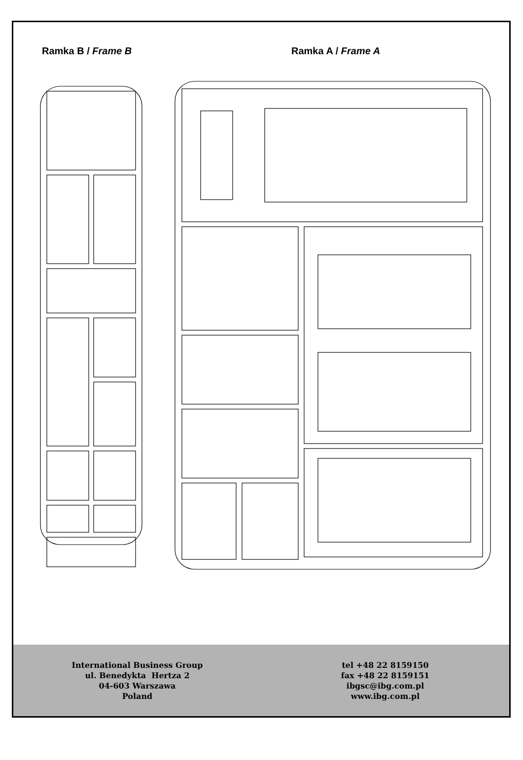Ramka B / Frame B
Ramka A / Frame A
International Business Group
ul. Benedykta Hertza 2
04-603 Warszawa
Poland
tel +48 22 8159150
fax +48 22 8159151
ibgsc@ibg.com.pl
www.ibg.com.pl